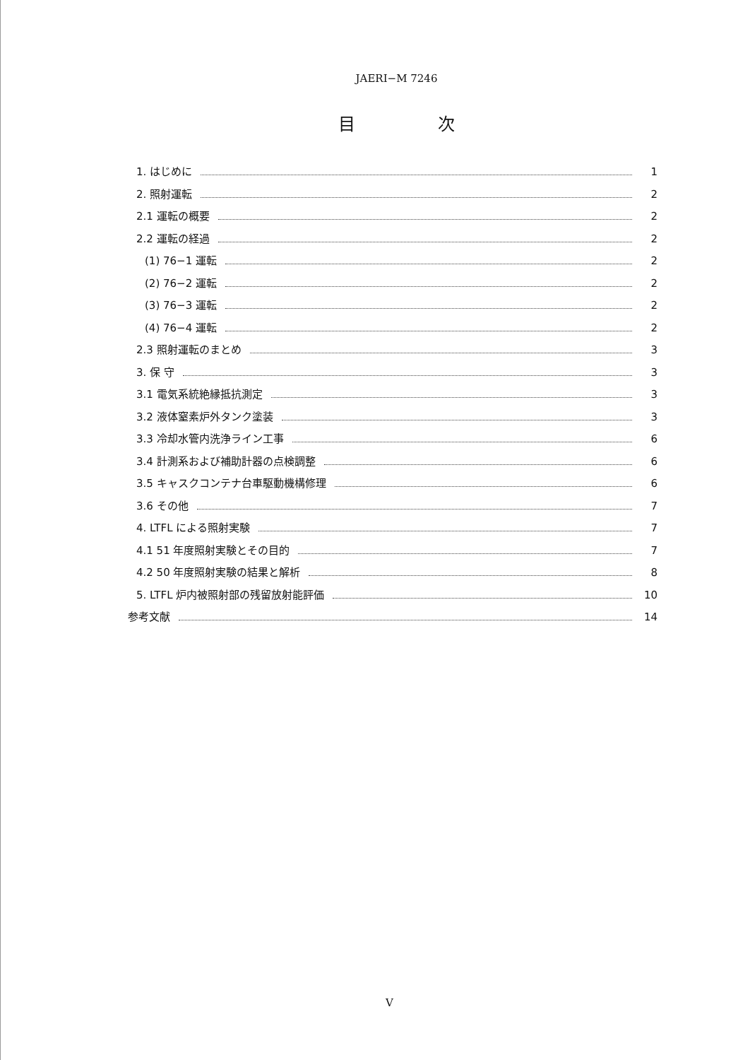JAERI−M 7246
目 次
1. はじめに 1
2. 照射運転 2
2.1 運転の概要 2
2.2 運転の経過 2
(1) 76−1 運転 2
(2) 76−2 運転 2
(3) 76−3 運転 2
(4) 76−4 運転 2
2.3 照射運転のまとめ 3
3. 保 守 3
3.1 電気系統絶縁抵抗測定 3
3.2 液体窒素炉外タンク塗装 3
3.3 冷却水管内洗浄ライン工事 6
3.4 計測系および補助計器の点検調整 6
3.5 キャスクコンテナ台車駆動機構修理 6
3.6 その他 7
4. LTFL による照射実験 7
4.1 51 年度照射実験とその目的 7
4.2 50 年度照射実験の結果と解析 8
5. LTFL 炉内被照射部の残留放射能評価 10
参考文献 14
V